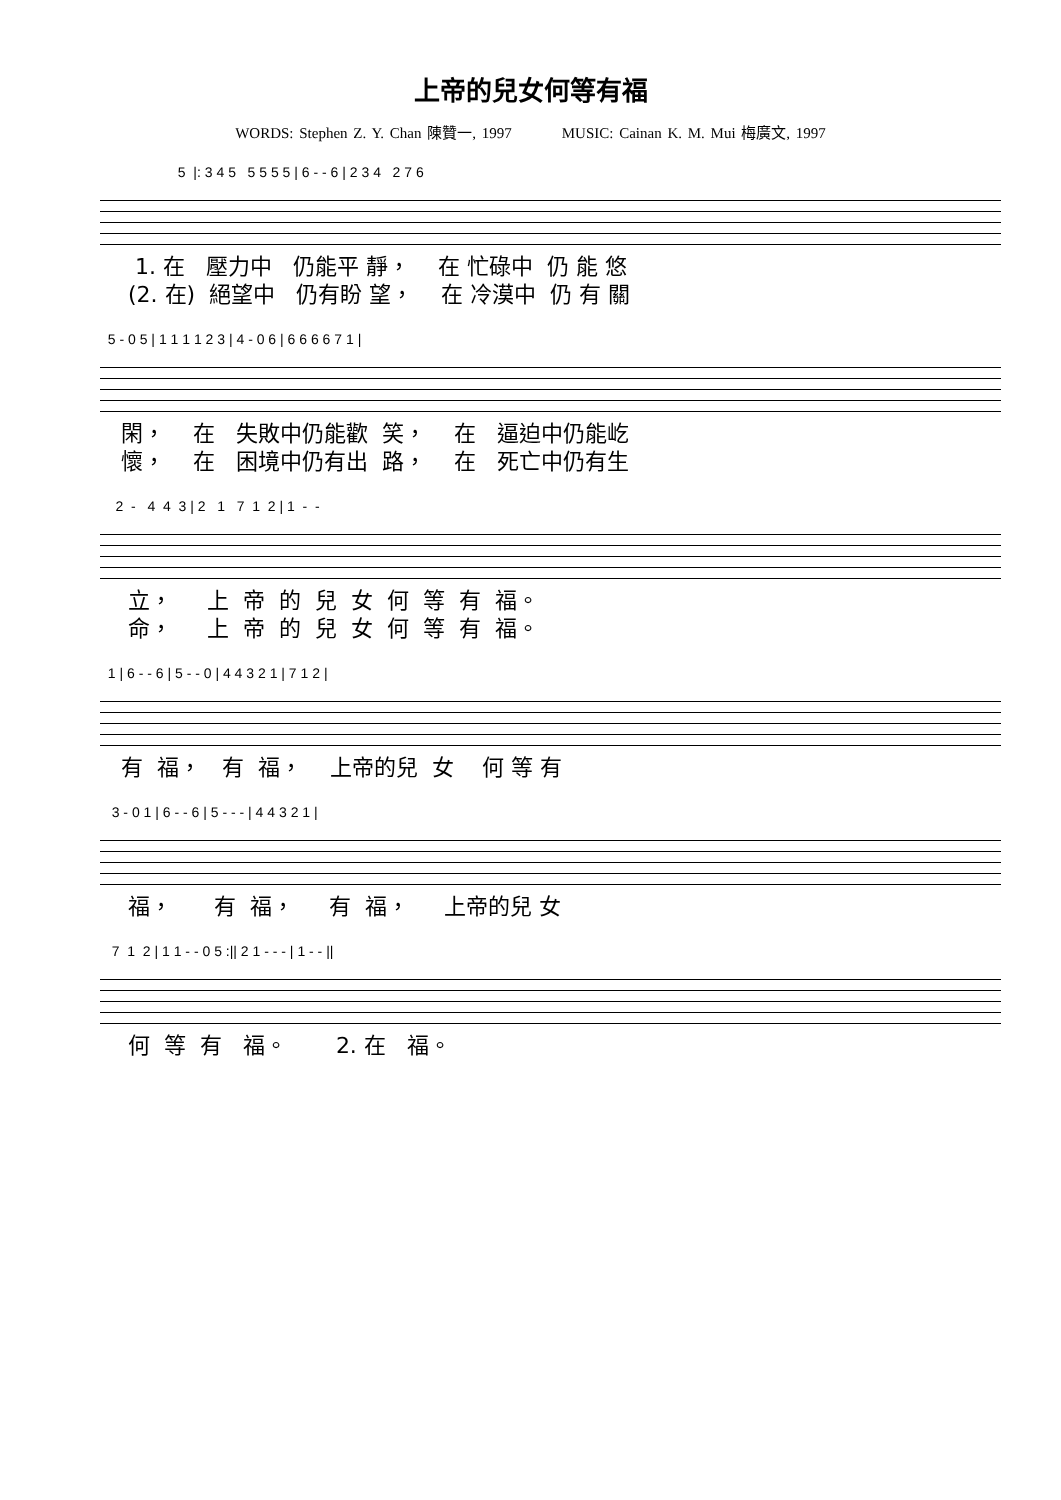上帝的兒女何等有福
WORDS: Stephen Z. Y. Chan 陳贊一, 1997 MUSIC: Cainan K. M. Mui 梅廣文, 1997
5 |: 3 4 5 5 5 5 5 | 6 - - 6 | 2 3 4 2 7 6
1. 在 壓力中 仍能平 靜， 在 忙碌中 仍 能 悠 (2. 在) 絕望中 仍有盼 望， 在 冷漠中 仍 有 關
5 - 0 5 | 1 1 1 1 2 3 | 4 - 0 6 | 6 6 6 6 7 1 |
閑， 在 失敗中仍能歡 笑， 在 逼迫中仍能屹 懷， 在 困境中仍有出 路， 在 死亡中仍有生
2 - 4 4 3 | 2 1 7 1 2 | 1 - -
立， 上 帝 的 兒 女 何 等 有 福。 命， 上 帝 的 兒 女 何 等 有 福。
1 | 6 - - 6 | 5 - - 0 | 4 4 3 2 1 | 7 1 2 |
有 福， 有 福， 上帝的兒 女 何 等 有
3 - 0 1 | 6 - - 6 | 5 - - - | 4 4 3 2 1 |
福， 有 福， 有 福， 上帝的兒 女
7 1 2 | 1 1 - - 0 5 :|| 2 1 - - - | 1 - - ||
何 等 有 福。 2. 在 福。